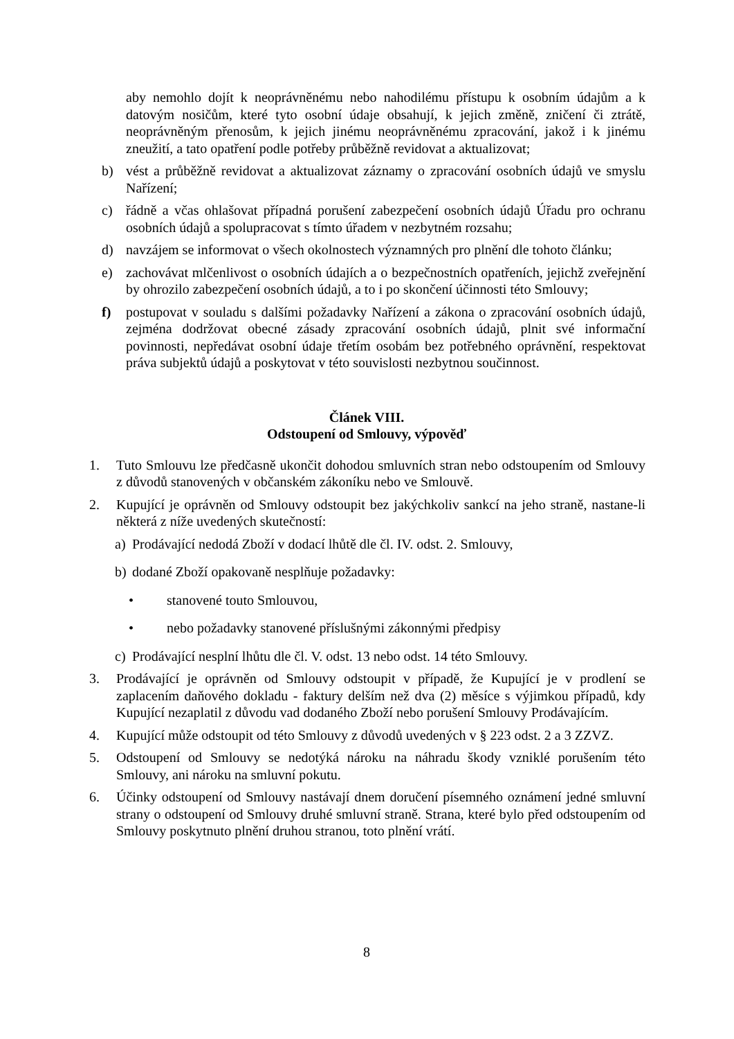aby nemohlo dojít k neoprávněnému nebo nahodilému přístupu k osobním údajům a k datovým nosičům, které tyto osobní údaje obsahují, k jejich změně, zničení či ztrátě, neoprávněným přenosům, k jejich jinému neoprávněnému zpracování, jakož i k jinému zneužití, a tato opatření podle potřeby průběžně revidovat a aktualizovat;
b) vést a průběžně revidovat a aktualizovat záznamy o zpracování osobních údajů ve smyslu Nařízení;
c) řádně a včas ohlašovat případná porušení zabezpečení osobních údajů Úřadu pro ochranu osobních údajů a spolupracovat s tímto úřadem v nezbytném rozsahu;
d) navzájem se informovat o všech okolnostech významných pro plnění dle tohoto článku;
e) zachovávat mlčenlivost o osobních údajích a o bezpečnostních opatřeních, jejichž zveřejnění by ohrozilo zabezpečení osobních údajů, a to i po skončení účinnosti této Smlouvy;
f) postupovat v souladu s dalšími požadavky Nařízení a zákona o zpracování osobních údajů, zejména dodržovat obecné zásady zpracování osobních údajů, plnit své informační povinnosti, nepředávat osobní údaje třetím osobám bez potřebného oprávnění, respektovat práva subjektů údajů a poskytovat v této souvislosti nezbytnou součinnost.
Článek VIII.
Odstoupení od Smlouvy, výpověď
1. Tuto Smlouvu lze předčasně ukončit dohodou smluvních stran nebo odstoupením od Smlouvy z důvodů stanovených v občanském zákoníku nebo ve Smlouvě.
2. Kupující je oprávněn od Smlouvy odstoupit bez jakýchkoliv sankcí na jeho straně, nastane-li některá z níže uvedených skutečností:
a) Prodávající nedodá Zboží v dodací lhůtě dle čl. IV. odst. 2. Smlouvy,
b) dodané Zboží opakovaně nesplňuje požadavky:
• stanovené touto Smlouvou,
• nebo požadavky stanovené příslušnými zákonnými předpisy
c) Prodávající nesplní lhůtu dle čl. V. odst. 13 nebo odst. 14 této Smlouvy.
3. Prodávající je oprávněn od Smlouvy odstoupit v případě, že Kupující je v prodlení se zaplacením daňového dokladu - faktury delším než dva (2) měsíce s výjimkou případů, kdy Kupující nezaplatil z důvodu vad dodaného Zboží nebo porušení Smlouvy Prodávajícím.
4. Kupující může odstoupit od této Smlouvy z důvodů uvedených v § 223 odst. 2 a 3 ZZVZ.
5. Odstoupení od Smlouvy se nedotýká nároku na náhradu škody vzniklé porušením této Smlouvy, ani nároku na smluvní pokutu.
6. Účinky odstoupení od Smlouvy nastávají dnem doručení písemného oznámení jedné smluvní strany o odstoupení od Smlouvy druhé smluvní straně. Strana, které bylo před odstoupením od Smlouvy poskytnuto plnění druhou stranou, toto plnění vrátí.
8